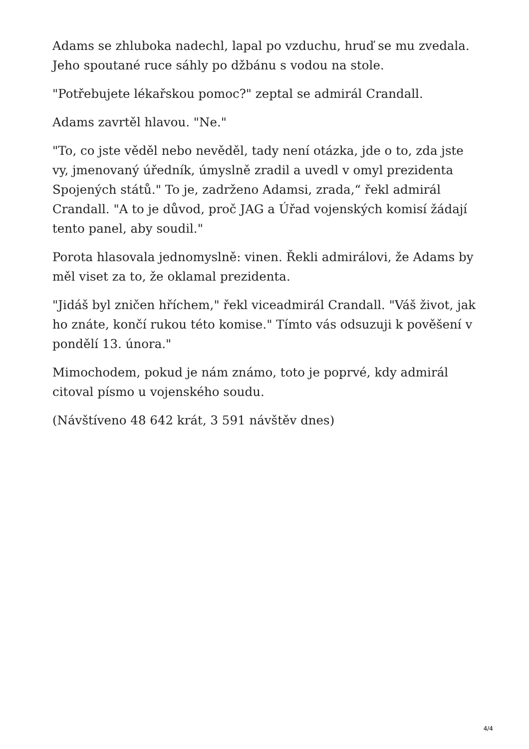Adams se zhluboka nadechl, lapal po vzduchu, hruď se mu zvedala. Jeho spoutané ruce sáhly po džbánu s vodou na stole.
"Potřebujete lékařskou pomoc?" zeptal se admirál Crandall.
Adams zavrtěl hlavou. "Ne."
"To, co jste věděl nebo nevěděl, tady není otázka, jde o to, zda jste vy, jmenovaný úředník, úmyslně zradil a uvedl v omyl prezidenta Spojených států." To je, zadrženo Adamsi, zrada,“ řekl admirál Crandall. "A to je důvod, proč JAG a Úřad vojenských komisí žádají tento panel, aby soudil."
Porota hlasovala jednomyslně: vinen. Řekli admirálovi, že Adams by měl viset za to, že oklamal prezidenta.
"Jidáš byl zničen hříchem," řekl viceadmirál Crandall. "Váš život, jak ho znáte, končí rukou této komise." Tímto vás odsuzuji k pověšení v pondělí 13. února."
Mimochodem, pokud je nám známo, toto je poprvé, kdy admirál citoval písmo u vojenského soudu.
(Návštíveno 48 642 krát, 3 591 návštěv dnes)
4/4